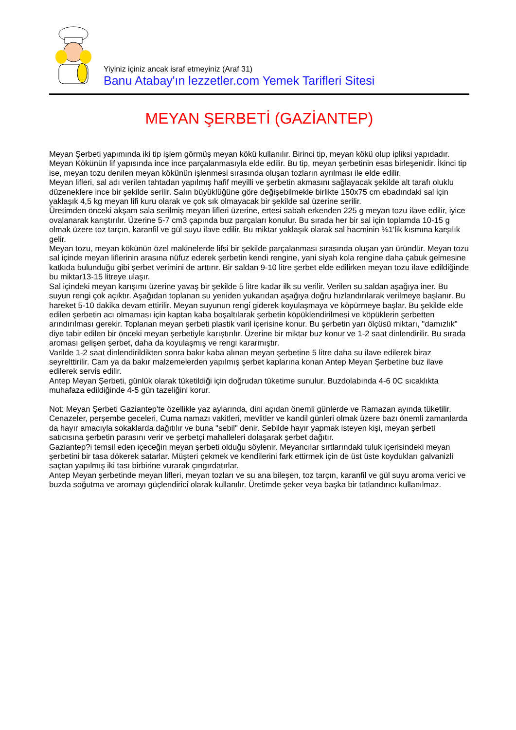Yiyiniz içiniz ancak israf etmeyiniz (Araf 31)
Banu Atabay'ın lezzetler.com Yemek Tarifleri Sitesi
MEYAN ŞERBETİ (GAZİANTEP)
Meyan Şerbeti yapımında iki tip işlem görmüş meyan kökü kullanılır. Birinci tip, meyan kökü olup ipliksi yapıdadır. Meyan Kökünün lif yapısında ince ince parçalanmasıyla elde edilir. Bu tip, meyan şerbetinin esas birleşenidir. İkinci tip ise, meyan tozu denilen meyan kökünün işlenmesi sırasında oluşan tozların ayrılması ile elde edilir.
Meyan lifleri, sal adı verilen tahtadan yapılmış hafif meyilli ve şerbetin akmasını sağlayacak şekilde alt tarafı oluklu düzeneklere ince bir şekilde serilir. Salın büyüklüğüne göre değişebilmekle birlikte 150x75 cm ebadındaki sal için yaklaşık 4,5 kg meyan lifi kuru olarak ve çok sık olmayacak bir şekilde sal üzerine serilir.
Üretimden önceki akşam sala serilmiş meyan lifleri üzerine, ertesi sabah erkenden 225 g meyan tozu ilave edilir, iyice ovalanarak karıştırılır. Üzerine 5-7 cm3 çapında buz parçaları konulur. Bu sırada her bir sal için toplamda 10-15 g olmak üzere toz tarçın, karanfil ve gül suyu ilave edilir. Bu miktar yaklaşık olarak sal hacminin %1'lik kısmına karşılık gelir.
Meyan tozu, meyan kökünün özel makinelerde lifsi bir şekilde parçalanması sırasında oluşan yan üründür. Meyan tozu sal içinde meyan liflerinin arasına nüfuz ederek şerbetin kendi rengine, yani siyah kola rengine daha çabuk gelmesine katkıda bulunduğu gibi şerbet verimini de arttırır. Bir saldan 9-10 litre şerbet elde edilirken meyan tozu ilave edildiğinde bu miktar13-15 litreye ulaşır.
Sal içindeki meyan karışımı üzerine yavaş bir şekilde 5 litre kadar ilk su verilir. Verilen su saldan aşağıya iner. Bu suyun rengi çok açıktır. Aşağıdan toplanan su yeniden yukarıdan aşağıya doğru hızlandırılarak verilmeye başlanır. Bu hareket 5-10 dakika devam ettirilir. Meyan suyunun rengi giderek koyulaşmaya ve köpürmeye başlar. Bu şekilde elde edilen şerbetin acı olmaması için kaptan kaba boşaltılarak şerbetin köpüklendirilmesi ve köpüklerin şerbetten arındırılması gerekir. Toplanan meyan şerbeti plastik varil içerisine konur. Bu şerbetin yarı ölçüsü miktarı, "damızlık" diye tabir edilen bir önceki meyan şerbetiyle karıştırılır. Üzerine bir miktar buz konur ve 1-2 saat dinlendirilir. Bu sırada aroması gelişen şerbet, daha da koyulaşmış ve rengi kararmıştır.
Varilde 1-2 saat dinlendirildikten sonra bakır kaba alınan meyan şerbetine 5 litre daha su ilave edilerek biraz seyrelttirilir. Cam ya da bakır malzemelerden yapılmış şerbet kaplarına konan Antep Meyan Şerbetine buz ilave edilerek servis edilir.
Antep Meyan Şerbeti, günlük olarak tüketildiği için doğrudan tüketime sunulur. Buzdolabında 4-6 0C sıcaklıkta muhafaza edildiğinde 4-5 gün tazeliğini korur.
Not: Meyan Şerbeti Gaziantep'te özellikle yaz aylarında, dini açıdan önemli günlerde ve Ramazan ayında tüketilir. Cenazeler, perşembe geceleri, Cuma namazı vakitleri, mevlitler ve kandil günleri olmak üzere bazı önemli zamanlarda da hayır amacıyla sokaklarda dağıtılır ve buna "sebil" denir. Sebilde hayır yapmak isteyen kişi, meyan şerbeti satıcısına şerbetin parasını verir ve şerbetçi mahalleleri dolaşarak şerbet dağıtır.
Gaziantep?i temsil eden içeceğin meyan şerbeti olduğu söylenir. Meyancılar sırtlarındaki tuluk içerisindeki meyan şerbetini bir tasa dökerek satarlar. Müşteri çekmek ve kendilerini fark ettirmek için de üst üste koydukları galvanizli saçtan yapılmış iki tası birbirine vurarak çıngırdatırlar.
Antep Meyan şerbetinde meyan lifleri, meyan tozları ve su ana bileşen, toz tarçın, karanfil ve gül suyu aroma verici ve buzda soğutma ve aromayı güçlendirici olarak kullanılır. Üretimde şeker veya başka bir tatlandırıcı kullanılmaz.